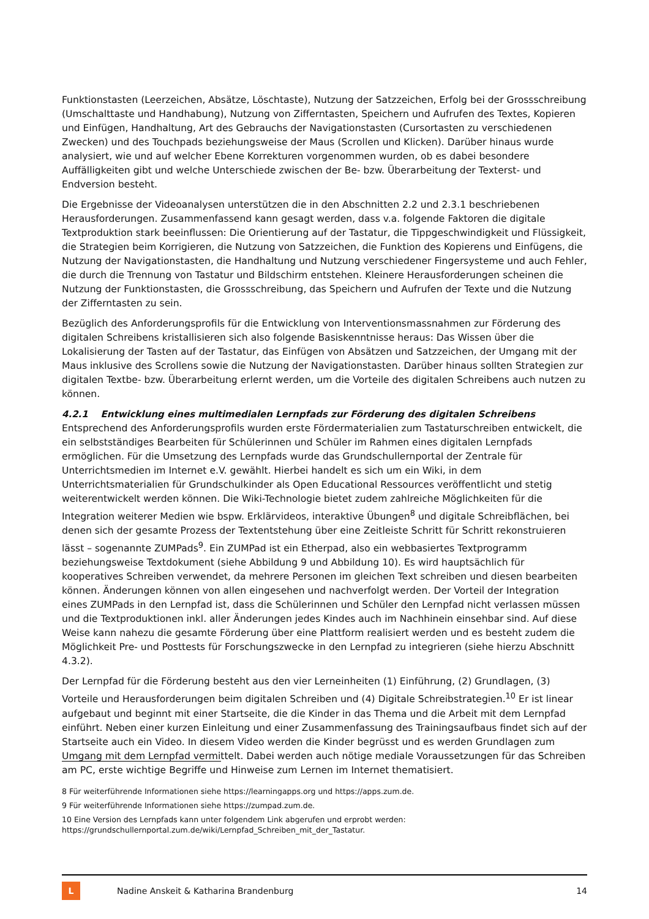Funktionstasten (Leerzeichen, Absätze, Löschtaste), Nutzung der Satzzeichen, Erfolg bei der Grossschreibung (Umschalttaste und Handhabung), Nutzung von Zifferntasten, Speichern und Aufrufen des Textes, Kopieren und Einfügen, Handhaltung, Art des Gebrauchs der Navigationstasten (Cursortasten zu verschiedenen Zwecken) und des Touchpads beziehungsweise der Maus (Scrollen und Klicken). Darüber hinaus wurde analysiert, wie und auf welcher Ebene Korrekturen vorgenommen wurden, ob es dabei besondere Auffälligkeiten gibt und welche Unterschiede zwischen der Be- bzw. Überarbeitung der Texterst- und Endversion besteht.
Die Ergebnisse der Videoanalysen unterstützen die in den Abschnitten 2.2 und 2.3.1 beschriebenen Herausforderungen. Zusammenfassend kann gesagt werden, dass v.a. folgende Faktoren die digitale Textproduktion stark beeinflussen: Die Orientierung auf der Tastatur, die Tippgeschwindigkeit und Flüssigkeit, die Strategien beim Korrigieren, die Nutzung von Satzzeichen, die Funktion des Kopierens und Einfügens, die Nutzung der Navigationstasten, die Handhaltung und Nutzung verschiedener Fingersysteme und auch Fehler, die durch die Trennung von Tastatur und Bildschirm entstehen. Kleinere Herausforderungen scheinen die Nutzung der Funktionstasten, die Grossschreibung, das Speichern und Aufrufen der Texte und die Nutzung der Zifferntasten zu sein.
Bezüglich des Anforderungsprofils für die Entwicklung von Interventionsmassnahmen zur Förderung des digitalen Schreibens kristallisieren sich also folgende Basiskenntnisse heraus: Das Wissen über die Lokalisierung der Tasten auf der Tastatur, das Einfügen von Absätzen und Satzzeichen, der Umgang mit der Maus inklusive des Scrollens sowie die Nutzung der Navigationstasten. Darüber hinaus sollten Strategien zur digitalen Textbe- bzw. Überarbeitung erlernt werden, um die Vorteile des digitalen Schreibens auch nutzen zu können.
4.2.1 Entwicklung eines multimedialen Lernpfads zur Förderung des digitalen Schreibens
Entsprechend des Anforderungsprofils wurden erste Fördermaterialien zum Tastaturschreiben entwickelt, die ein selbstständiges Bearbeiten für Schülerinnen und Schüler im Rahmen eines digitalen Lernpfads ermöglichen. Für die Umsetzung des Lernpfads wurde das Grundschullernportal der Zentrale für Unterrichtsmedien im Internet e.V. gewählt. Hierbei handelt es sich um ein Wiki, in dem Unterrichtsmaterialien für Grundschulkinder als Open Educational Ressources veröffentlicht und stetig weiterentwickelt werden können. Die Wiki-Technologie bietet zudem zahlreiche Möglichkeiten für die Integration weiterer Medien wie bspw. Erklärvideos, interaktive Übungen<sup>8</sup> und digitale Schreibflächen, bei denen sich der gesamte Prozess der Textentstehung über eine Zeitleiste Schritt für Schritt rekonstruieren lässt – sogenannte ZUMPads<sup>9</sup>. Ein ZUMPad ist ein Etherpad, also ein webbasiertes Textprogramm beziehungsweise Textdokument (siehe Abbildung 9 und Abbildung 10). Es wird hauptsächlich für kooperatives Schreiben verwendet, da mehrere Personen im gleichen Text schreiben und diesen bearbeiten können. Änderungen können von allen eingesehen und nachverfolgt werden. Der Vorteil der Integration eines ZUMPads in den Lernpfad ist, dass die Schülerinnen und Schüler den Lernpfad nicht verlassen müssen und die Textproduktionen inkl. aller Änderungen jedes Kindes auch im Nachhinein einsehbar sind. Auf diese Weise kann nahezu die gesamte Förderung über eine Plattform realisiert werden und es besteht zudem die Möglichkeit Pre- und Posttests für Forschungszwecke in den Lernpfad zu integrieren (siehe hierzu Abschnitt 4.3.2).
Der Lernpfad für die Förderung besteht aus den vier Lerneinheiten (1) Einführung, (2) Grundlagen, (3) Vorteile und Herausforderungen beim digitalen Schreiben und (4) Digitale Schreibstrategien.<sup>10</sup> Er ist linear aufgebaut und beginnt mit einer Startseite, die die Kinder in das Thema und die Arbeit mit dem Lernpfad einführt. Neben einer kurzen Einleitung und einer Zusammenfassung des Trainingsaufbaus findet sich auf der Startseite auch ein Video. In diesem Video werden die Kinder begrüsst und es werden Grundlagen zum Umgang mit dem Lernpfad vermittelt. Dabei werden auch nötige mediale Voraussetzungen für das Schreiben am PC, erste wichtige Begriffe und Hinweise zum Lernen im Internet thematisiert.
8 Für weiterführende Informationen siehe https://learningapps.org und https://apps.zum.de.
9 Für weiterführende Informationen siehe https://zumpad.zum.de.
10 Eine Version des Lernpfads kann unter folgendem Link abgerufen und erprobt werden: https://grundschullernportal.zum.de/wiki/Lernpfad_Schreiben_mit_der_Tastatur.
L
Nadine Anskeit & Katharina Brandenburg 14